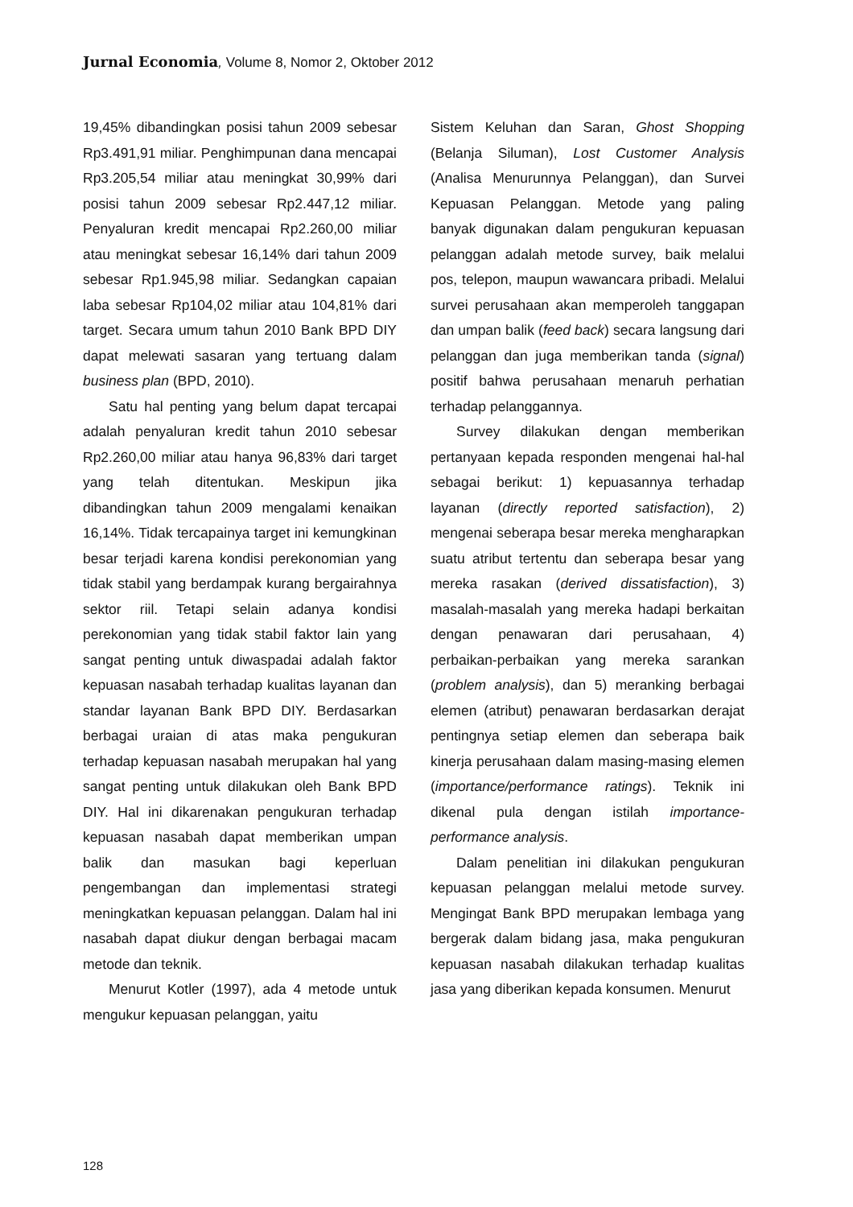Jurnal Economia, Volume 8, Nomor 2, Oktober 2012
19,45% dibandingkan posisi tahun 2009 sebesar Rp3.491,91 miliar. Penghimpunan dana mencapai Rp3.205,54 miliar atau meningkat 30,99% dari posisi tahun 2009 sebesar Rp2.447,12 miliar. Penyaluran kredit mencapai Rp2.260,00 miliar atau meningkat sebesar 16,14% dari tahun 2009 sebesar Rp1.945,98 miliar. Sedangkan capaian laba sebesar Rp104,02 miliar atau 104,81% dari target. Secara umum tahun 2010 Bank BPD DIY dapat melewati sasaran yang tertuang dalam business plan (BPD, 2010).
Satu hal penting yang belum dapat tercapai adalah penyaluran kredit tahun 2010 sebesar Rp2.260,00 miliar atau hanya 96,83% dari target yang telah ditentukan. Meskipun jika dibandingkan tahun 2009 mengalami kenaikan 16,14%. Tidak tercapainya target ini kemungkinan besar terjadi karena kondisi perekonomian yang tidak stabil yang berdampak kurang bergairahnya sektor riil. Tetapi selain adanya kondisi perekonomian yang tidak stabil faktor lain yang sangat penting untuk diwaspadai adalah faktor kepuasan nasabah terhadap kualitas layanan dan standar layanan Bank BPD DIY. Berdasarkan berbagai uraian di atas maka pengukuran terhadap kepuasan nasabah merupakan hal yang sangat penting untuk dilakukan oleh Bank BPD DIY. Hal ini dikarenakan pengukuran terhadap kepuasan nasabah dapat memberikan umpan balik dan masukan bagi keperluan pengembangan dan implementasi strategi meningkatkan kepuasan pelanggan. Dalam hal ini nasabah dapat diukur dengan berbagai macam metode dan teknik.
Menurut Kotler (1997), ada 4 metode untuk mengukur kepuasan pelanggan, yaitu
Sistem Keluhan dan Saran, Ghost Shopping (Belanja Siluman), Lost Customer Analysis (Analisa Menurunnya Pelanggan), dan Survei Kepuasan Pelanggan. Metode yang paling banyak digunakan dalam pengukuran kepuasan pelanggan adalah metode survey, baik melalui pos, telepon, maupun wawancara pribadi. Melalui survei perusahaan akan memperoleh tanggapan dan umpan balik (feed back) secara langsung dari pelanggan dan juga memberikan tanda (signal) positif bahwa perusahaan menaruh perhatian terhadap pelanggannya.
Survey dilakukan dengan memberikan pertanyaan kepada responden mengenai hal-hal sebagai berikut: 1) kepuasannya terhadap layanan (directly reported satisfaction), 2) mengenai seberapa besar mereka mengharapkan suatu atribut tertentu dan seberapa besar yang mereka rasakan (derived dissatisfaction), 3) masalah-masalah yang mereka hadapi berkaitan dengan penawaran dari perusahaan, 4) perbaikan-perbaikan yang mereka sarankan (problem analysis), dan 5) meranking berbagai elemen (atribut) penawaran berdasarkan derajat pentingnya setiap elemen dan seberapa baik kinerja perusahaan dalam masing-masing elemen (importance/performance ratings). Teknik ini dikenal pula dengan istilah importance-performance analysis.
Dalam penelitian ini dilakukan pengukuran kepuasan pelanggan melalui metode survey. Mengingat Bank BPD merupakan lembaga yang bergerak dalam bidang jasa, maka pengukuran kepuasan nasabah dilakukan terhadap kualitas jasa yang diberikan kepada konsumen. Menurut
128